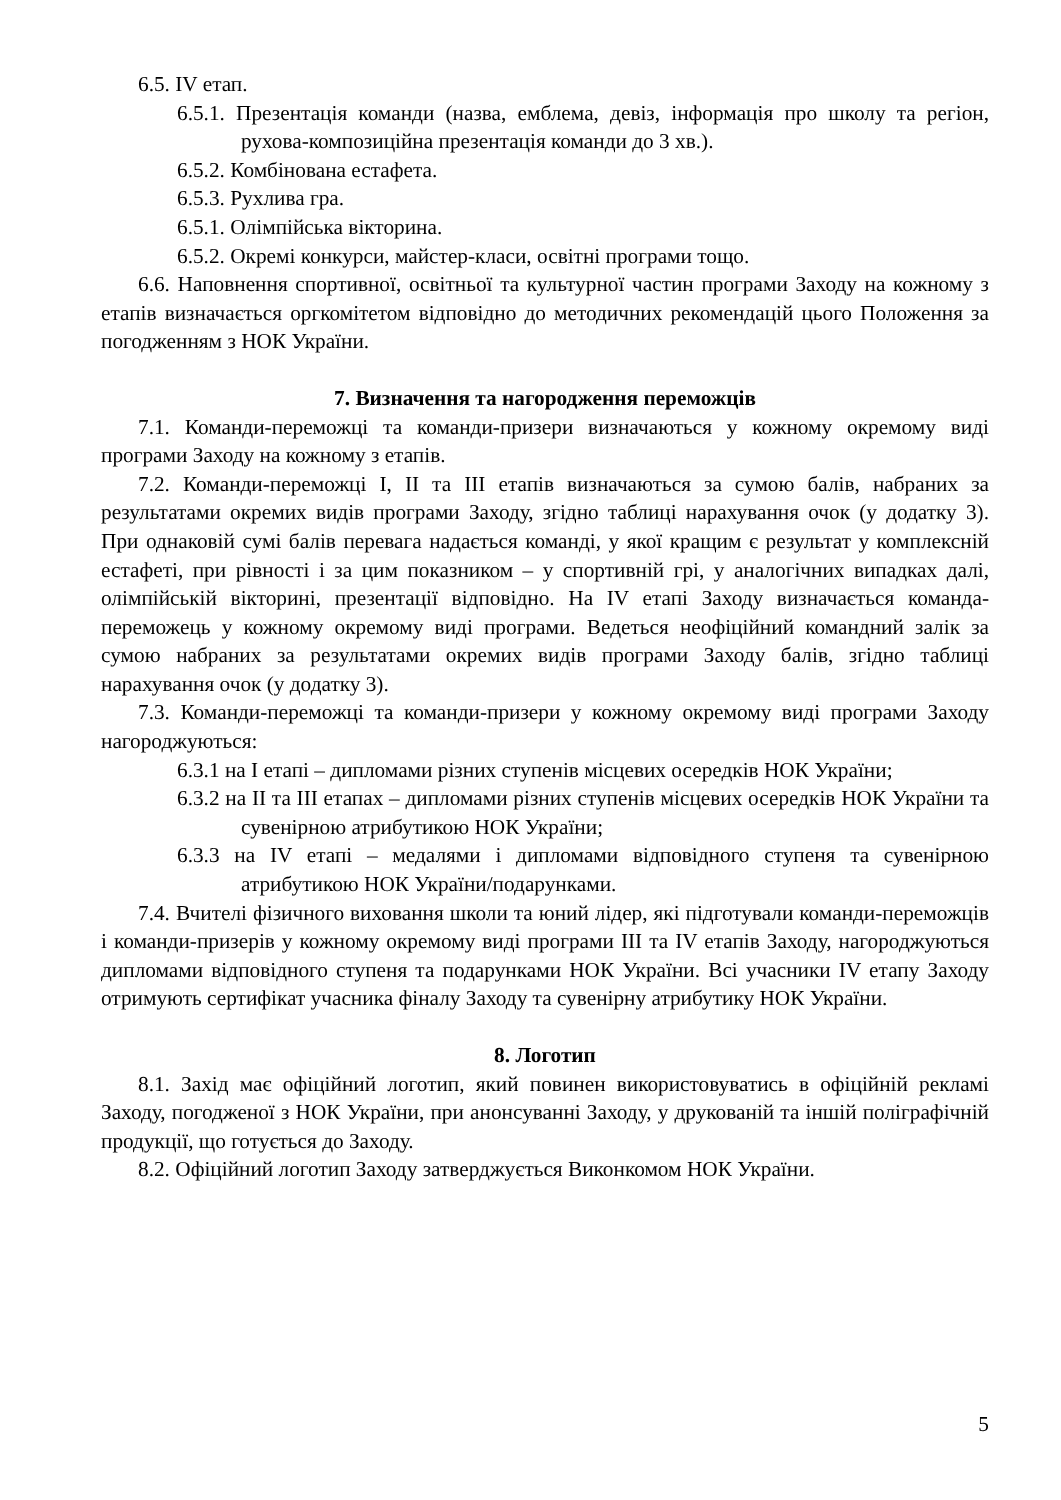6.5. IV етап.
6.5.1. Презентація команди (назва, емблема, девіз, інформація про школу та регіон, рухова-композиційна презентація команди до 3 хв.).
6.5.2. Комбінована естафета.
6.5.3. Рухлива гра.
6.5.1. Олімпійська вікторина.
6.5.2. Окремі конкурси, майстер-класи, освітні програми тощо.
6.6. Наповнення спортивної, освітньої та культурної частин програми Заходу на кожному з етапів визначається оргкомітетом відповідно до методичних рекомендацій цього Положення за погодженням з НОК України.
7. Визначення та нагородження переможців
7.1. Команди-переможці та команди-призери визначаються у кожному окремому виді програми Заходу на кожному з етапів.
7.2. Команди-переможці I, II та III етапів визначаються за сумою балів, набраних за результатами окремих видів програми Заходу, згідно таблиці нарахування очок (у додатку 3). При однаковій сумі балів перевага надається команді, у якої кращим є результат у комплексній естафеті, при рівності і за цим показником – у спортивній грі, у аналогічних випадках далі, олімпійській вікторині, презентації відповідно. На IV етапі Заходу визначається команда-переможець у кожному окремому виді програми. Ведеться неофіційний командний залік за сумою набраних за результатами окремих видів програми Заходу балів, згідно таблиці нарахування очок (у додатку 3).
7.3. Команди-переможці та команди-призери у кожному окремому виді програми Заходу нагороджуються:
6.3.1 на I етапі – дипломами різних ступенів місцевих осередків НОК України;
6.3.2 на II та III етапах – дипломами різних ступенів місцевих осередків НОК України та сувенірною атрибутикою НОК України;
6.3.3 на IV етапі – медалями і дипломами відповідного ступеня та сувенірною атрибутикою НОК України/подарунками.
7.4. Вчителі фізичного виховання школи та юний лідер, які підготували команди-переможців і команди-призерів у кожному окремому виді програми III та IV етапів Заходу, нагороджуються дипломами відповідного ступеня та подарунками НОК України. Всі учасники IV етапу Заходу отримують сертифікат учасника фіналу Заходу та сувенірну атрибутику НОК України.
8. Логотип
8.1. Захід має офіційний логотип, який повинен використовуватись в офіційній рекламі Заходу, погодженої з НОК України, при анонсуванні Заходу, у друкованій та іншій поліграфічній продукції, що готується до Заходу.
8.2. Офіційний логотип Заходу затверджується Виконкомом НОК України.
5